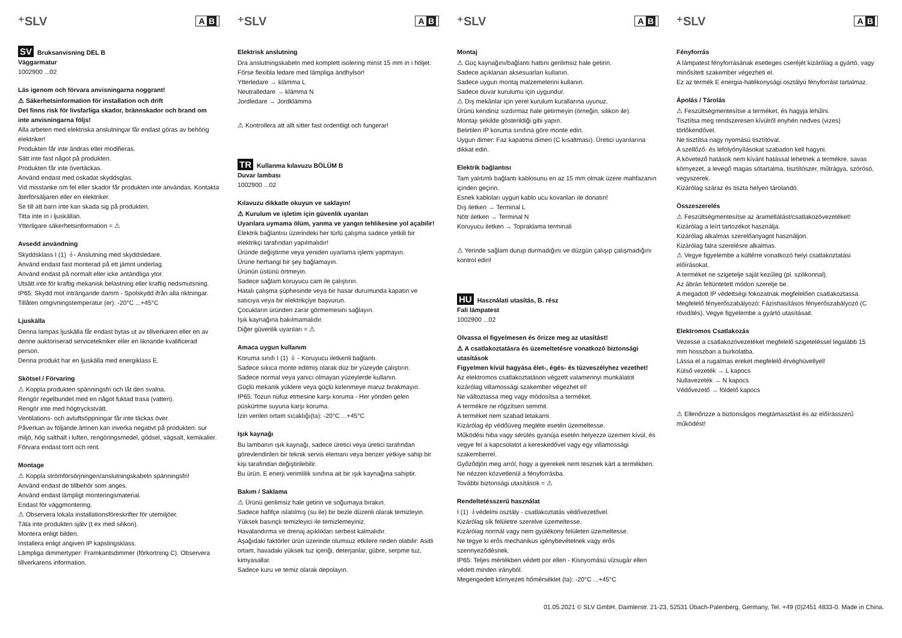⁺SLV A B
SV Bruksanvisning DEL B
Väggarmatur
1002900 ...02
Läs igenom och förvara anvisningarna noggrant!
⚠ Säkerhetsinformation för installation och drift
Det finns risk för livsfarliga skador, brännskador och brand om inte anvisningarna följs!
Alla arbeten med elektriska anslutningar får endast göras av behörig elektriker!
Produkten får inte ändras eller modifieras.
Sätt inte fast något på produkten.
Produkten får inte övertäckas.
Använd endast med oskadat skyddsglas.
Vid misstanke om fel eller skador får produkten inte användas. Kontakta återförsäljaren eller en elektriker.
Se till att barn inte kan skada sig på produkten.
Titta inte in i ljuskällan.
Ytterligare säkerhetsinformation = ⚠
Avsedd användning
Skyddsklass I (1) ⏚- Anslutning med skyddsledare.
Använd endast fast monterad på ett jämnt underlag.
Använd endast på normalt eller icke antändliga ytor.
Utsätt inte för kraftig mekanisk belastning eller kraftig nedsmutsning.
IP65: Skydd mot inträngande damm - Spolskydd ifrån alla riktningar.
Tillåten omgivningstemperatur (er): -20°C ...+45°C
Ljuskälla
Denna lampas ljuskälla får endast bytas ut av tillverkaren eller en av denne auktoriserad servicetekniker eller en liknande kvalificerad person.
Denna produkt har en ljuskälla med energiklass E.
Skötsel / Förvaring
⚠ Koppla produkten spänningsfri och låt den svalna.
Rengör regelbundet med en något fuktad trasa (vatten).
Rengör inte med högtryckstvätt.
Ventilations- och avluftsöppningar får inte täckas över.
Påverkan av följande ämnen kan inverka negativt på produkten: sur miljö, hög salthalt i luften, rengöringsmedel, gödsel, vägsalt, kemikalier.
Förvara endast torrt och rent.
Montage
⚠ Koppla strömförsörjningen/anslutningskabeln spänningsfri!
Använd endast de tillbehör som anges.
Använd endast lämpligt monteringsmaterial.
Endast för väggmontering.
⚠ Observera lokala installationsföreskrifter för utemiljöer.
Täta inte produkten själv (t ex med silikon).
Montera enligt bilden.
Installera enligt angiven IP kapslingsklass.
Lämpliga dimmertyper: Framkantsdimmer (förkortning C). Observera tillverkarens information.
⁺SLV A B
Elektrisk anslutning
Dra anslutningskabeln med komplett isolering minst 15 mm in i höljet.
Förse flexibla ledare med lämpliga ändhylsor!
Ytterledare → klämma L
Neutralledare → klämma N
Jordledare → Jordklämma
⚠ Kontrollera att allt sitter fast ordentligt och fungerar!
TR Kullanma kılavuzu BÖLÜM B
Duvar lambası
1002900 ...02
Kılavuzu dikkatle okuyun ve saklayın!
⚠ Kurulum ve işletim için güvenlik uyarıları
Uyarılara uymama ölüm, yanma ve yangın tehlikesine yol açabilir!
Elektrik bağlantısı üzerindeki her türlü çalışma sadece yetkili bir elektrikçi tarafından yapılmalıdır!
Üründe değiştirme veya yeniden uyarlama işlemi yapmayın.
Ürüne herhangi bir şey bağlamayın.
Ürünün üstünü örtmeyin.
Sadece sağlam koruyucu cam ile çalıştırın.
Hatalı çalışma şüphesinde veya bir hasar durumunda kapatın ve satıcıya veya bir elektrikçiye başvurun.
Çocukların üründen zarar görmemesini sağlayın.
Işık kaynağına bakılmamalıdır.
Diğer güvenlik uyarıları = ⚠
Amaca uygun kullanım
Koruma sınıfı I (1) ⏚ - Koruyucu iletkenli bağlantı.
Sadece sıkıca monte edilmiş olarak düz bir yüzeyde çalıştırın.
Sadece normal veya yanıcı olmayan yüzeylerde kullanın.
Güçlü mekanik yüklere veya güçlü kirlenmeye maruz bırakmayın.
IP65: Tozun nüfuz etmesine karşı koruma - Her yönden gelen püskürtme suyuna karşı koruma.
İzin verilen ortam sıcaklığı(ta): -20°C ...+45°C
Işık kaynağı
Bu lambanın ışık kaynağı, sadece üretici veya üretici tarafından görevlendirilen bir teknik servis elemanı veya benzer yetkiye sahip bir kişi tarafından değiştirilebilir.
Bu ürün, E enerji verimlilik sınıfına ait bir ışık kaynağına sahiptir.
Bakım / Saklama
⚠ Ürünü gerilimsiz hale getirin ve soğumaya bırakın.
Sadece hafifçe ıslatılmış (su ile) bir bezle düzenli olarak temizleyin.
Yüksek basınçlı temizleyici ile temizlemeyiniz.
Havalandırma ve drenaj açıklıkları serbest kalmalıdır.
Aşağıdaki faktörler ürün üzerinde olumsuz etkilere neden olabilir: Asitli ortam, havadaki yüksek tuz içeriği, deterjanlar, gübre, serpme tuz, kimyasallar.
Sadece kuru ve temiz olarak depolayın.
⁺SLV A B
Montaj
⚠ Güç kaynağını/bağlantı hattını gerilimsiz hale getirin.
Sadece açıklanan aksesuarları kullanın.
Sadece uygun montaj malzemelerini kullanın.
Sadece duvar kurulumu için uygundur.
⚠ Dış mekânlar için yerel kurulum kurallarına uyunuz.
Ürünü kendiniz sızdırmaz hale getirmeyin (örneğin, silikon ile).
Montajı şekilde gösterildiği gibi yapın.
Belirtilen IP koruma sınıfına göre monte edin.
Uygun dimer: Faz kapatma dimeri (C kısaltması). Üretici uyarılarına dikkat edin.
Elektrik bağlantısı
Tam yalıtımlı bağlantı kablosunu en az 15 mm olmak üzere mahfazanın içinden geçirin.
Esnek kabloları uygun kablo ucu kovanları ile donatın!
Dış iletken → Terminal L
Nötr iletken → Terminal N
Koruyucu iletken → Topraklama terminali
⚠ Yerinde sağlam durup durmadığını ve düzgün çalışıp çalışmadığını kontrol edin!
HU Használati utasítás, B. rész
Fali lámpatest
1002900 ...02
Olvassa el figyelmesen és őrizze meg az utasítást!
⚠ A csatlakoztatásra és üzemeltetésre vonatkozó biztonsági utasítások
Figyelmen kívül hagyása élet-, égés- és tűzveszélyhez vezethet!
Az elektromos csatlakoztatáson végzett valamennyi munkálatot kizárólag villamossági szakember végezhet el!
Ne változtassa meg vagy módosítsa a terméket.
A termékre ne rögzítsen semmit.
A terméket nem szabad letakarni.
Kizárólag ép védőüveg megléte esetén üzemeltesse.
Működési hiba vagy sérülés gyanúja esetén helyezze üzemen kívül, és vegye fel a kapcsolatot a kereskedővel vagy egy villamossági szakemberrel.
Győződjön meg arról, hogy a gyerekek nem tesznek kárt a termékben.
Ne nézzen közvetlenül a fényforrásba.
További biztonsági utasítások = ⚠
Rendeltetésszerű használat
I (1) ⏚védelmi osztály - csatlakoztatás védővezetővel.
Kizárólag sík felületre szerelve üzemeltesse.
Kizárólag normál vagy nem gyúlékony felületen üzemeltesse.
Ne tegye ki erős mechanikus igénybevételnek vagy erős szennyeződésnek.
IP65: Teljes mértékben védett por ellen - Kisnyomású vízsugár ellen védett minden irányból.
Megengedett környezeti hőmérséklet (ta): -20°C ...+45°C
⁺SLV A B
Fényforrás
A lámpatest fényforrásának esetleges cseréjét kizárólag a gyártó, vagy minősített szakember végezheti el.
Ez az termék E energia-hatékonysági osztályú fényforrást tartalmaz.
Ápolás / Tárolás
⚠ Feszültségmentesítse a terméket, és hagyja lehűlni.
Tisztítsa meg rendszeresen kívülről enyhén nedves (vizes) törlőkendővel.
Ne tisztítsa nagy nyomású tisztítóval.
A szellőző- és lefolyónyílásokat szabadon kell hagyni.
A követező hatások nem kívánt hatással lehetnek a termékre. savas környezet, a levegő magas sótartalma, tisztítószer, műtrágya, szórósó, vegyszerek.
Kizárólag száraz és tiszta helyen tárolandó.
Összeszerelés
⚠ Feszültségmentesítse az áramellátást/csatlakozóvezetéket!
Kizárólag a leírt tartozékot használja.
Kizárólag alkalmas szerelőanyagot használjon.
Kizárólag falra szerelésre alkalmas.
⚠ Vegye figyelembe a kültérre vonatkozó helyi csatlakoztatási előírásokat.
A terméket ne szigetelje saját kezűleg (pl. szilikonnal).
Az ábrán feltüntetett módon szerelje be.
A megadott IP védettségi fokozatnak megfelelően csatlakoztassa.
Megfelelő fényerőszabályozó: Fázishasításos fényerőszabályozó (C rövidítés). Vegye figyelembe a gyártó utasításait.
Elektromos Csatlakozás
Vezesse a csatlakozóvezetéket megfelelő szigeteléssel legalább 15 mm hosszban a burkolatba.
Lássa el a rugalmas ereket megfelelő érvéghüvellyel!
Külső vezeték → L kapocs
Nullavezeték → N kapocs
Védővezető → földelő kapocs
⚠ Ellenőrizze a biztonságos megtámasztást és az előírásszerű működést!
01.05.2021 © SLV GmbH, Daimlerstr. 21-23, 52531 Übach-Palenberg, Germany, Tel. +49 (0)2451 4833-0. Made in China.